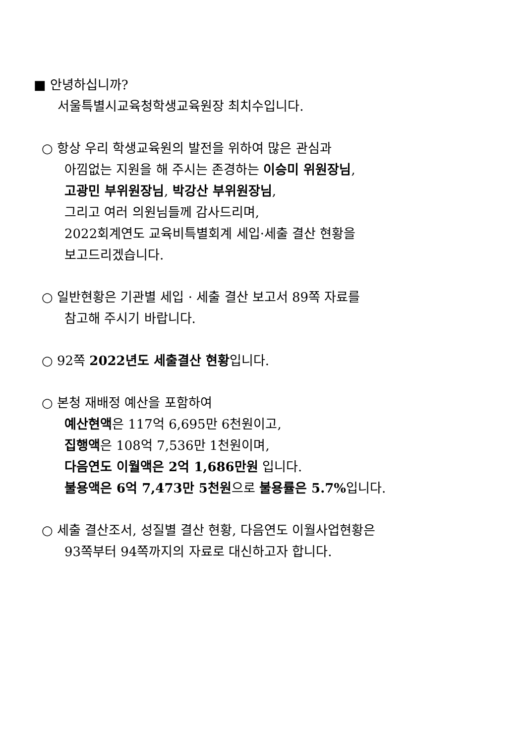■ 안녕하십니까?
서울특별시교육청학생교육원장 최치수입니다.
○ 항상 우리 학생교육원의 발전을 위하여 많은 관심과
아낌없는 지원을 해 주시는 존경하는 이승미 위원장님,
고광민 부위원장님, 박강산 부위원장님,
그리고 여러 의원님들께 감사드리며,
2022회계연도 교육비특별회계 세입·세출 결산 현황을
보고드리겠습니다.
○ 일반현황은 기관별 세입 · 세출 결산 보고서 89쪽 자료를
참고해 주시기 바랍니다.
○ 92쪽 2022년도 세출결산 현황입니다.
○ 본청 재배정 예산을 포함하여
예산현액은 117억 6,695만 6천원이고,
집행액은 108억 7,536만 1천원이며,
다음연도 이월액은 2억 1,686만원 입니다.
불용액은 6억 7,473만 5천원으로 불용률은 5.7% 입니다.
○ 세출 결산조서, 성질별 결산 현황, 다음연도 이월사업현황은
93쪽부터 94쪽까지의 자료로 대신하고자 합니다.